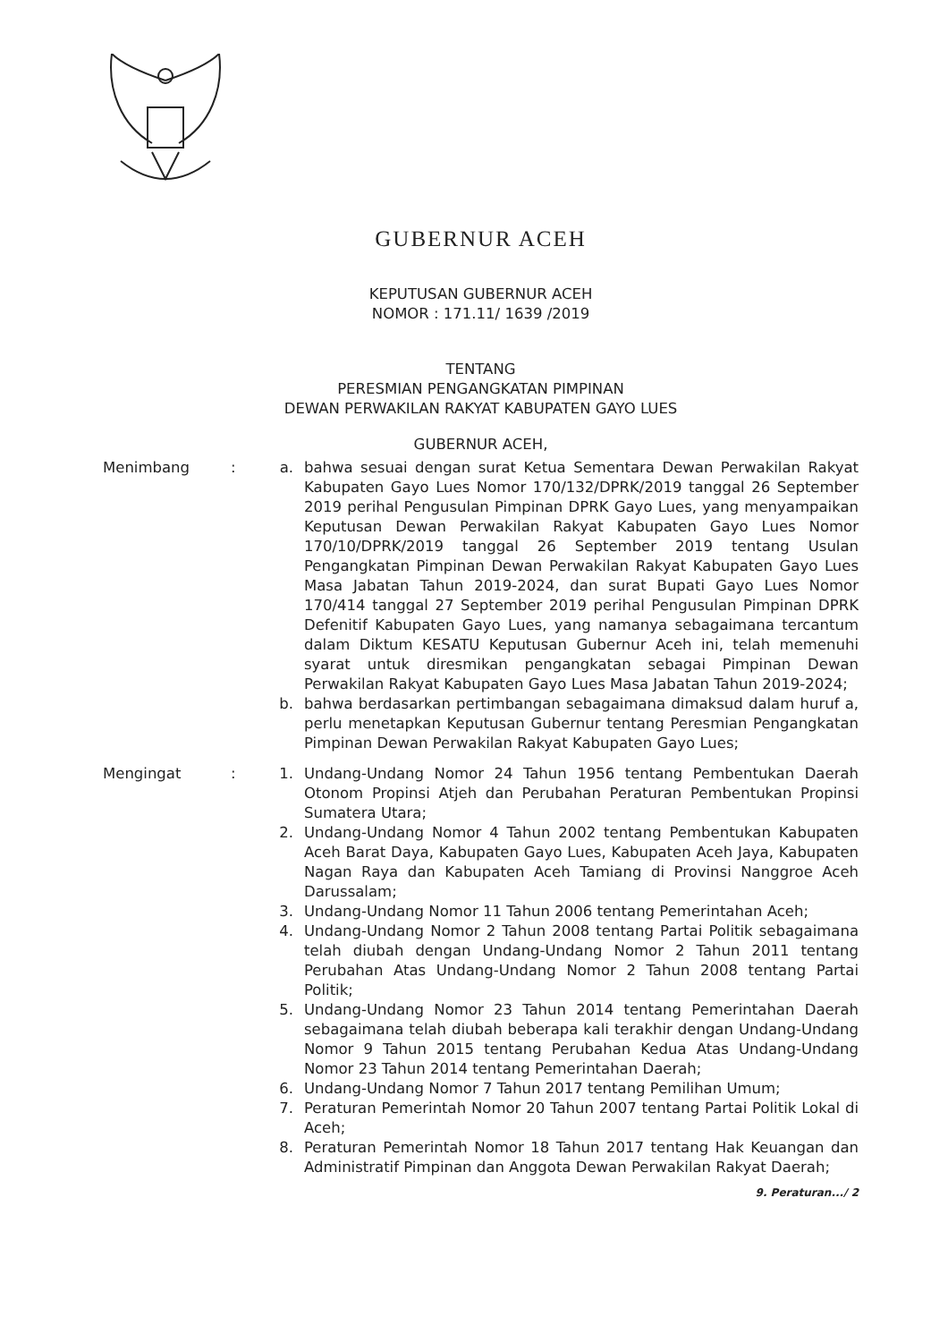GUBERNUR ACEH
KEPUTUSAN GUBERNUR ACEH
NOMOR : 171.11/ 1639 /2019
TENTANG
PERESMIAN PENGANGKATAN PIMPINAN
DEWAN PERWAKILAN RAKYAT KABUPATEN GAYO LUES
GUBERNUR ACEH,
Menimbang : a. bahwa sesuai dengan surat Ketua Sementara Dewan Perwakilan Rakyat Kabupaten Gayo Lues Nomor 170/132/DPRK/2019 tanggal 26 September 2019 perihal Pengusulan Pimpinan DPRK Gayo Lues, yang menyampaikan Keputusan Dewan Perwakilan Rakyat Kabupaten Gayo Lues Nomor 170/10/DPRK/2019 tanggal 26 September 2019 tentang Usulan Pengangkatan Pimpinan Dewan Perwakilan Rakyat Kabupaten Gayo Lues Masa Jabatan Tahun 2019-2024, dan surat Bupati Gayo Lues Nomor 170/414 tanggal 27 September 2019 perihal Pengusulan Pimpinan DPRK Defenitif Kabupaten Gayo Lues, yang namanya sebagaimana tercantum dalam Diktum KESATU Keputusan Gubernur Aceh ini, telah memenuhi syarat untuk diresmikan pengangkatan sebagai Pimpinan Dewan Perwakilan Rakyat Kabupaten Gayo Lues Masa Jabatan Tahun 2019-2024;
b. bahwa berdasarkan pertimbangan sebagaimana dimaksud dalam huruf a, perlu menetapkan Keputusan Gubernur tentang Peresmian Pengangkatan Pimpinan Dewan Perwakilan Rakyat Kabupaten Gayo Lues;
Mengingat : 1. Undang-Undang Nomor 24 Tahun 1956 tentang Pembentukan Daerah Otonom Propinsi Atjeh dan Perubahan Peraturan Pembentukan Propinsi Sumatera Utara;
2. Undang-Undang Nomor 4 Tahun 2002 tentang Pembentukan Kabupaten Aceh Barat Daya, Kabupaten Gayo Lues, Kabupaten Aceh Jaya, Kabupaten Nagan Raya dan Kabupaten Aceh Tamiang di Provinsi Nanggroe Aceh Darussalam;
3. Undang-Undang Nomor 11 Tahun 2006 tentang Pemerintahan Aceh;
4. Undang-Undang Nomor 2 Tahun 2008 tentang Partai Politik sebagaimana telah diubah dengan Undang-Undang Nomor 2 Tahun 2011 tentang Perubahan Atas Undang-Undang Nomor 2 Tahun 2008 tentang Partai Politik;
5. Undang-Undang Nomor 23 Tahun 2014 tentang Pemerintahan Daerah sebagaimana telah diubah beberapa kali terakhir dengan Undang-Undang Nomor 9 Tahun 2015 tentang Perubahan Kedua Atas Undang-Undang Nomor 23 Tahun 2014 tentang Pemerintahan Daerah;
6. Undang-Undang Nomor 7 Tahun 2017 tentang Pemilihan Umum;
7. Peraturan Pemerintah Nomor 20 Tahun 2007 tentang Partai Politik Lokal di Aceh;
8. Peraturan Pemerintah Nomor 18 Tahun 2017 tentang Hak Keuangan dan Administratif Pimpinan dan Anggota Dewan Perwakilan Rakyat Daerah;
9. Peraturan.../ 2